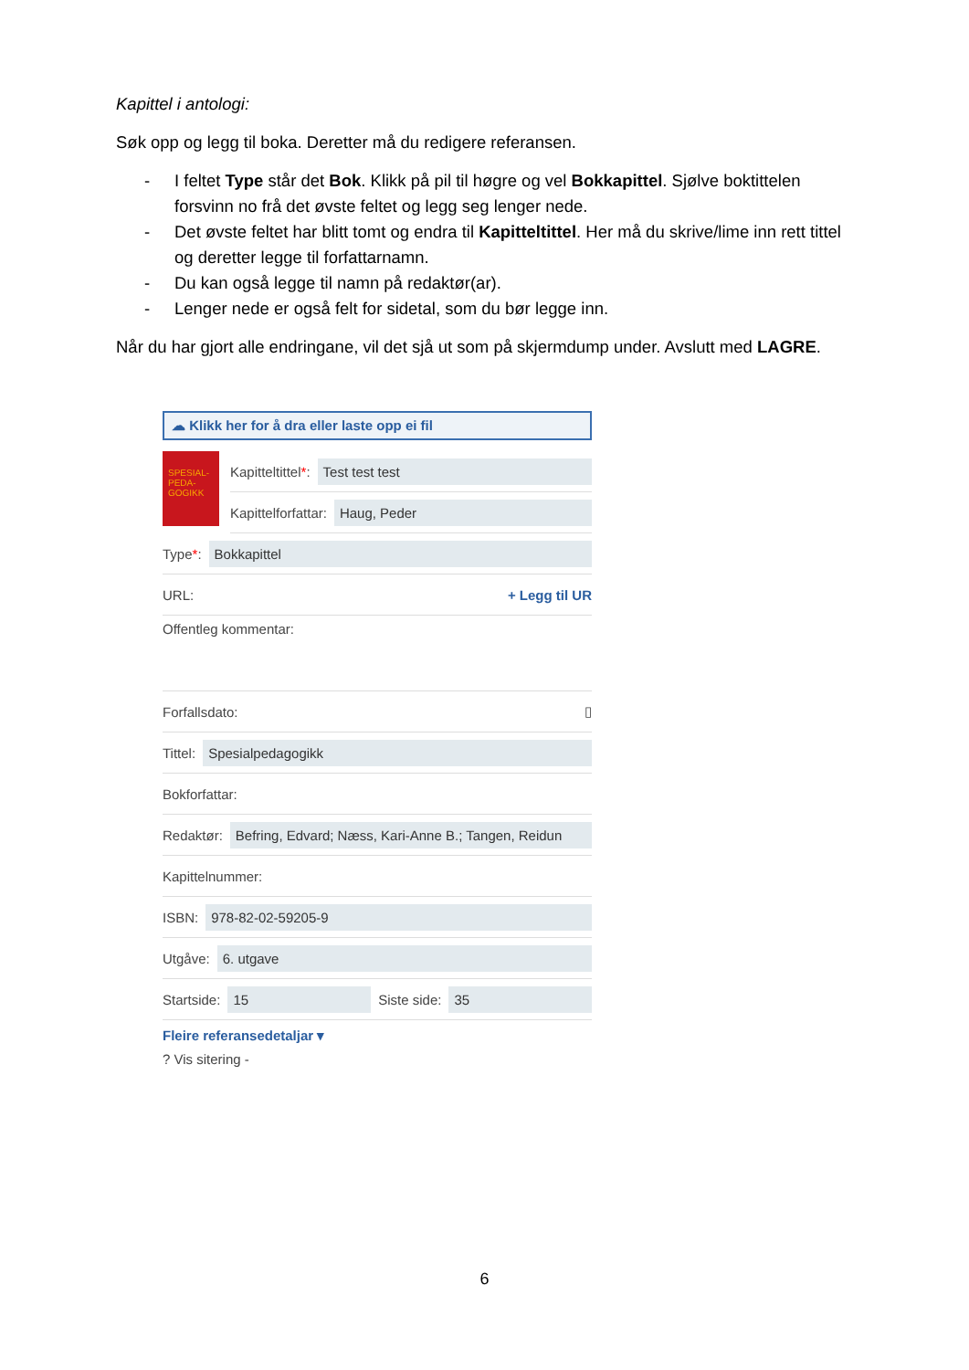Kapittel i antologi:
Søk opp og legg til boka. Deretter må du redigere referansen.
- I feltet Type står det Bok. Klikk på pil til høgre og vel Bokkapittel. Sjølve boktittelen forsvinn no frå det øvste feltet og legg seg lenger nede.
- Det øvste feltet har blitt tomt og endra til Kapitteltittel. Her må du skrive/lime inn rett tittel og deretter legge til forfattarnamn.
- Du kan også legge til namn på redaktør(ar).
- Lenger nede er også felt for sidetal, som du bør legge inn.
Når du har gjort alle endringane, vil det sjå ut som på skjermdump under. Avslutt med LAGRE.
☁ Klikk her for å dra eller laste opp ei fil
SPESIAL-
PEDA-
GOGIKK
Kapitteltittel *: Test test test
Kapittelforfattar: Haug, Peder
Type *: Bokkapittel
URL: + Legg til UR
Offentleg kommentar:
Forfallsdato: ▯
Tittel: Spesialpedagogikk
Bokforfattar:
Redaktør: Befring, Edvard; Næss, Kari-Anne B.; Tangen, Reidun
Kapittelnummer:
ISBN: 978-82-02-59205-9
Utgåve: 6. utgave
Startside: 15 Siste side: 35
Fleire referansedetaljar ▾
? Vis sitering -
6